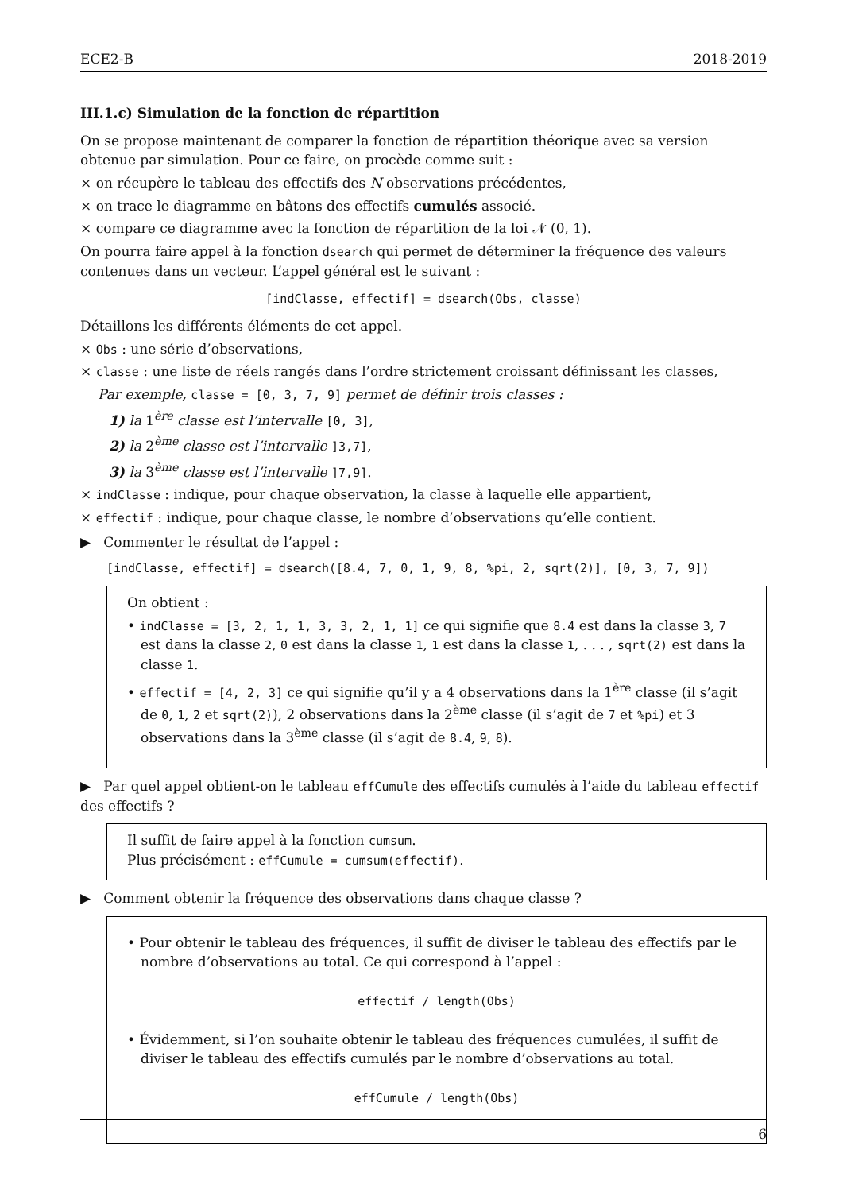ECE2-B 2018-2019
III.1.c) Simulation de la fonction de répartition
On se propose maintenant de comparer la fonction de répartition théorique avec sa version obtenue par simulation. Pour ce faire, on procède comme suit :
× on récupère le tableau des effectifs des N observations précédentes,
× on trace le diagramme en bâtons des effectifs cumulés associé.
× compare ce diagramme avec la fonction de répartition de la loi 𝒩 (0, 1).
On pourra faire appel à la fonction dsearch qui permet de déterminer la fréquence des valeurs contenues dans un vecteur. L’appel général est le suivant :
[indClasse, effectif] = dsearch(Obs, classe)
Détaillons les différents éléments de cet appel.
× Obs : une série d’observations,
× classe : une liste de réels rangés dans l’ordre strictement croissant définissant les classes,
Par exemple, classe = [0, 3, 7, 9] permet de définir trois classes :
1) la 1<sup>ère</sup> classe est l’intervalle [0, 3],
2) la 2<sup>ème</sup> classe est l’intervalle ]3,7],
3) la 3<sup>ème</sup> classe est l’intervalle ]7,9].
× indClasse : indique, pour chaque observation, la classe à laquelle elle appartient,
× effectif : indique, pour chaque classe, le nombre d’observations qu’elle contient.
▶ Commenter le résultat de l’appel :
[indClasse, effectif] = dsearch([8.4, 7, 0, 1, 9, 8, %pi, 2, sqrt(2)], [0, 3, 7, 9])
On obtient :
• indClasse = [3, 2, 1, 1, 3, 3, 2, 1, 1] ce qui signifie que 8.4 est dans la classe 3, 7 est dans la classe 2, 0 est dans la classe 1, 1 est dans la classe 1, . . . , sqrt(2) est dans la classe 1.
• effectif = [4, 2, 3] ce qui signifie qu’il y a 4 observations dans la 1<sup>ère</sup> classe (il s’agit de 0, 1, 2 et sqrt(2)), 2 observations dans la 2<sup>ème</sup> classe (il s’agit de 7 et %pi) et 3 observations dans la 3<sup>ème</sup> classe (il s’agit de 8.4, 9, 8).
▶ Par quel appel obtient-on le tableau effCumule des effectifs cumulés à l’aide du tableau effectif des effectifs ?
Il suffit de faire appel à la fonction cumsum.
Plus précisément : effCumule = cumsum(effectif).
▶ Comment obtenir la fréquence des observations dans chaque classe ?
• Pour obtenir le tableau des fréquences, il suffit de diviser le tableau des effectifs par le nombre d’observations au total. Ce qui correspond à l’appel :
effectif / length(Obs)
• Évidemment, si l’on souhaite obtenir le tableau des fréquences cumulées, il suffit de diviser le tableau des effectifs cumulés par le nombre d’observations au total.
effCumule / length(Obs)
6